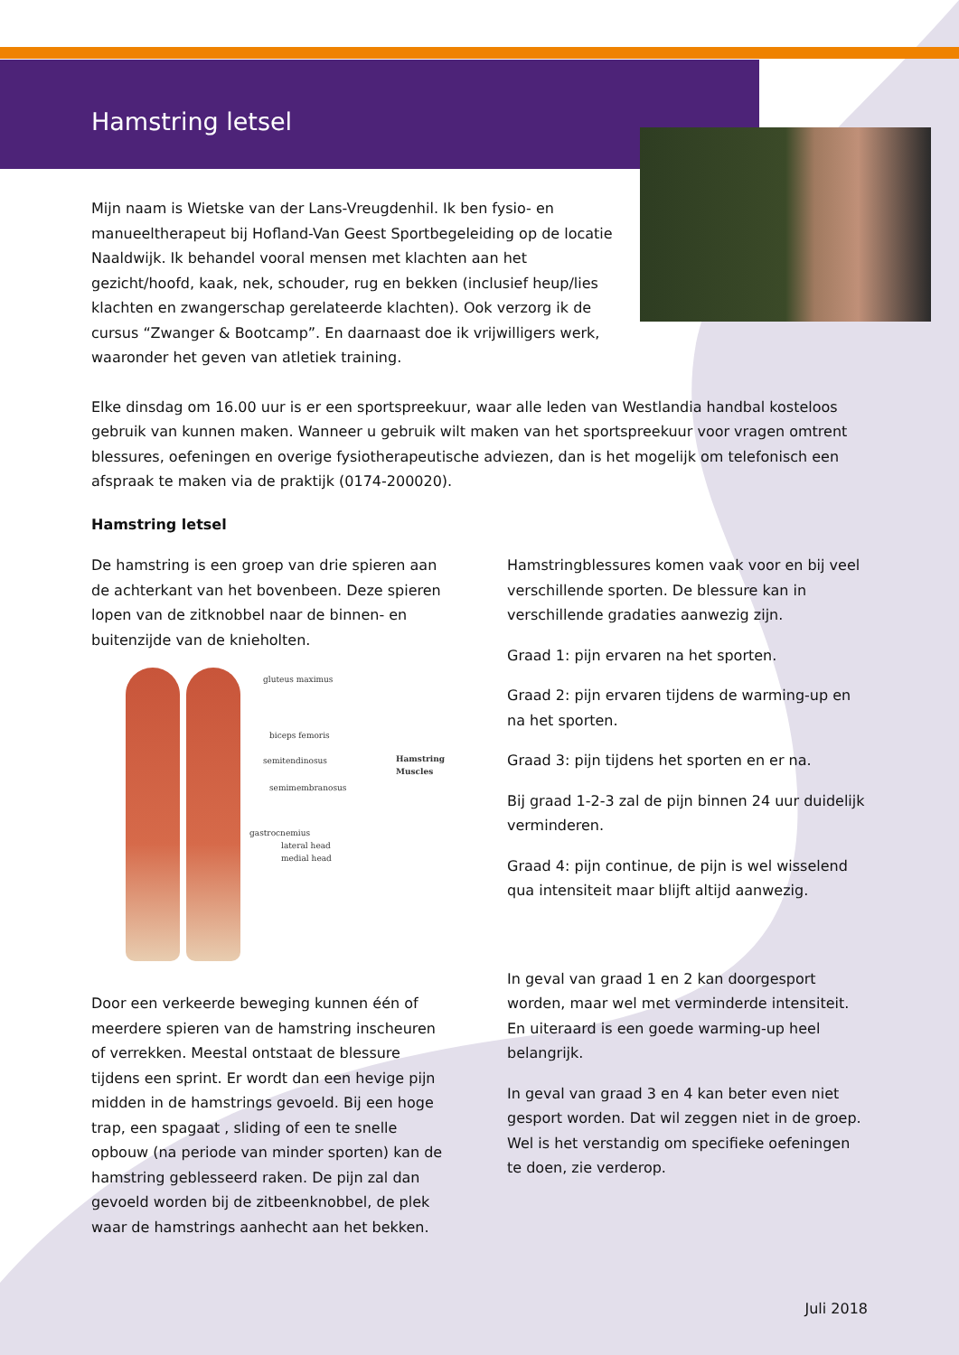Hamstring letsel
Mijn naam is Wietske van der Lans-Vreugdenhil. Ik ben fysio- en manueeltherapeut bij Hofland-Van Geest Sportbegeleiding op de locatie Naaldwijk. Ik behandel vooral mensen met klachten aan het gezicht/hoofd, kaak, nek, schouder, rug en bekken (inclusief heup/lies klachten en zwangerschap gerelateerde klachten). Ook verzorg ik de cursus “Zwanger & Bootcamp”. En daarnaast doe ik vrijwilligers werk, waaronder het geven van atletiek training.
Elke dinsdag om 16.00 uur is er een sportspreekuur, waar alle leden van Westlandia handbal kosteloos gebruik van kunnen maken. Wanneer u gebruik wilt maken van het sportspreekuur voor vragen omtrent blessures, oefeningen en overige fysiotherapeutische adviezen, dan is het mogelijk om telefonisch een afspraak te maken via de praktijk (0174-200020).
Hamstring letsel
De hamstring is een groep van drie spieren aan de achterkant van het bovenbeen. Deze spieren lopen van de zitknobbel naar de binnen- en buitenzijde van de knieholten.
gluteus maximus
biceps femoris
semitendinosus
semimembranosus
Hamstring
Muscles
gastrocnemius
lateral head
medial head
Door een verkeerde beweging kunnen één of meerdere spieren van de hamstring inscheuren of verrekken. Meestal ontstaat de blessure tijdens een sprint. Er wordt dan een hevige pijn midden in de hamstrings gevoeld. Bij een hoge trap, een spagaat , sliding of een te snelle opbouw (na periode van minder sporten) kan de hamstring geblesseerd raken. De pijn zal dan gevoeld worden bij de zitbeenknobbel, de plek waar de hamstrings aanhecht aan het bekken.
Hamstringblessures komen vaak voor en bij veel verschillende sporten. De blessure kan in verschillende gradaties aanwezig zijn.
Graad 1: pijn ervaren na het sporten.
Graad 2: pijn ervaren tijdens de warming-up en na het sporten.
Graad 3: pijn tijdens het sporten en er na.
Bij graad 1-2-3 zal de pijn binnen 24 uur duidelijk verminderen.
Graad 4: pijn continue, de pijn is wel wisselend qua intensiteit maar blijft altijd aanwezig.
In geval van graad 1 en 2 kan doorgesport worden, maar wel met verminderde intensiteit. En uiteraard is een goede warming-up heel belangrijk.
In geval van graad 3 en 4 kan beter even niet gesport worden. Dat wil zeggen niet in de groep. Wel is het verstandig om specifieke oefeningen te doen, zie verderop.
Juli 2018